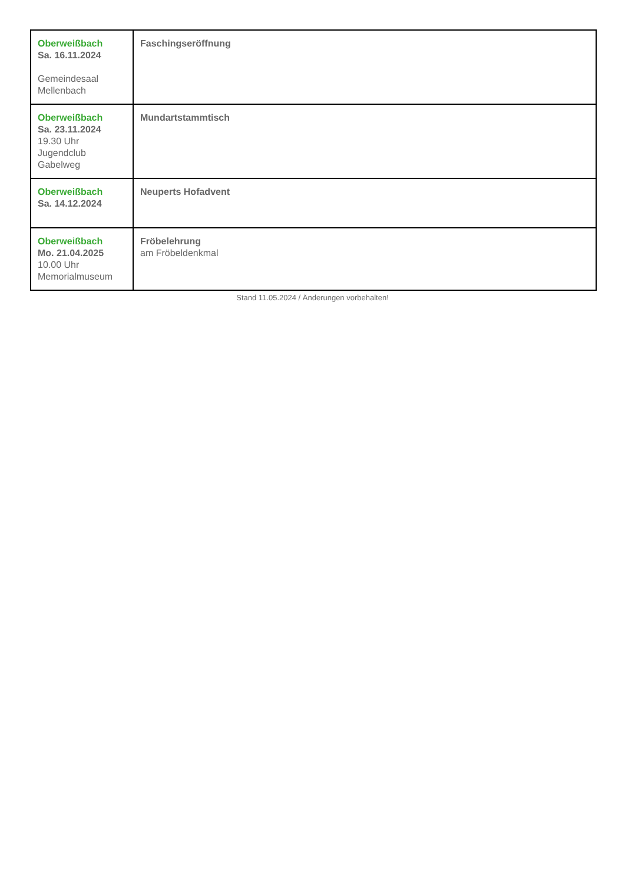| Oberweißbach Sa. 16.11.2024 Gemeindesaal Mellenbach | Faschingseröffnung |
| Oberweißbach Sa. 23.11.2024 19.30 Uhr Jugendclub Gabelweg | Mundartstammtisch |
| Oberweißbach Sa. 14.12.2024 | Neuperts Hofadvent |
| Oberweißbach Mo. 21.04.2025 10.00 Uhr Memorialmuseum | Fröbelehrung am Fröbeldenkmal |
Stand 11.05.2024 / Änderungen vorbehalten!